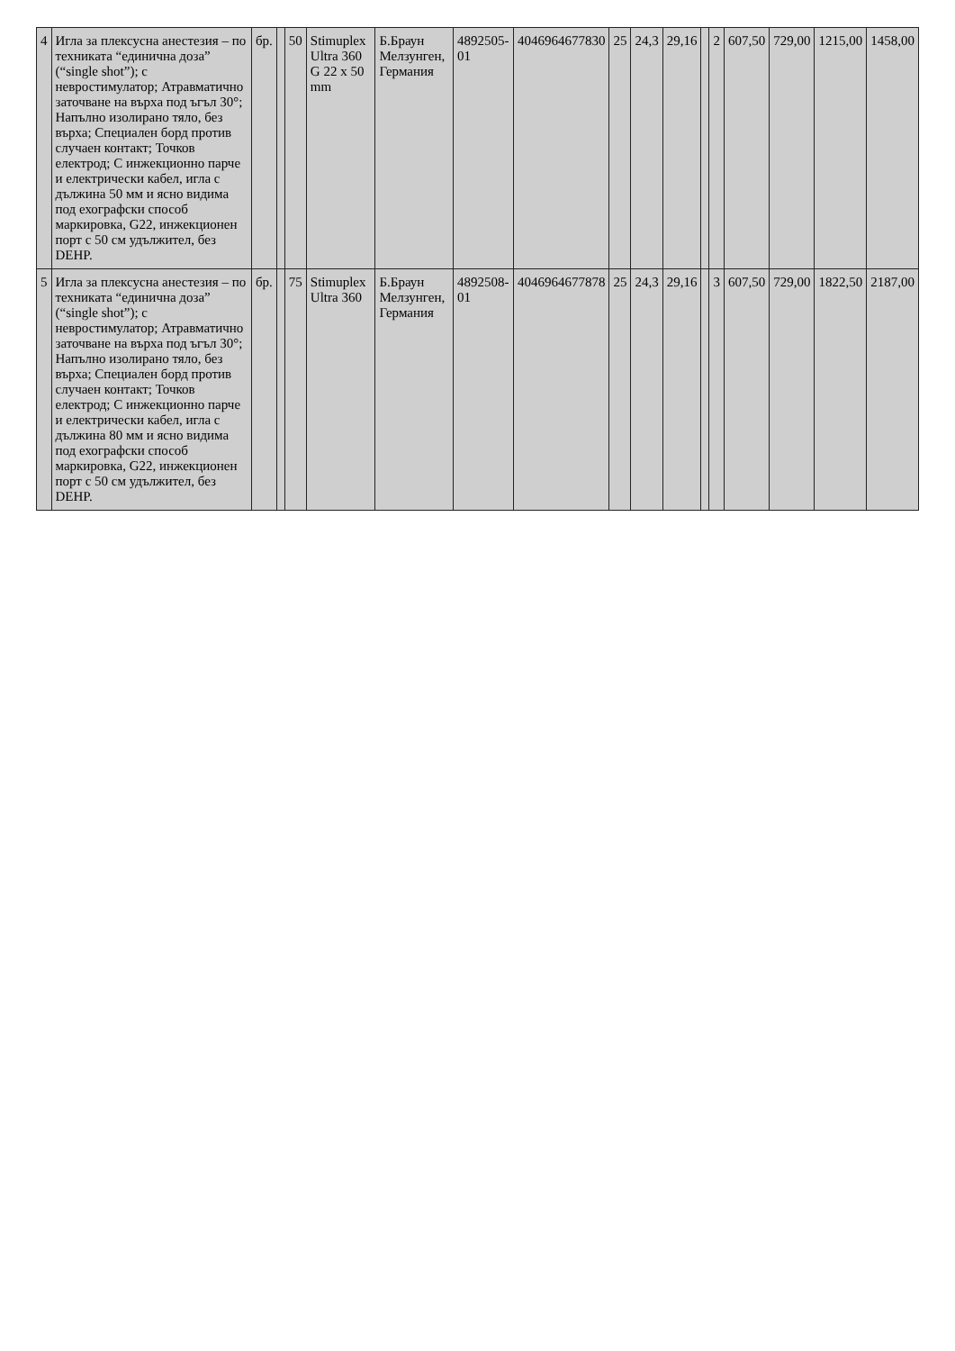| 4 | Игла за плексусна анестезия – по техниката “единична доза” (“single shot”); с невростимулатор; Атравматично заточване на върха под ъгъл 30°; Напълно изолирано тяло, без върха; Специален борд против случаен контакт; Точков електрод; С инжекционно парче и електрически кабел, игла с дължина 50 мм и ясно видима под ехографски способ маркировка, G22, инжекционен порт с 50 см удължител, без DEHP. | бр. | | 50 | Stimuplex Ultra 360 G 22 x 50 mm | Б.Браун Мелзунген, Германия | 4892505-01 | 4046964677830 | 25 | 24,3 | 29,16 | | 2 | 607,50 | 729,00 | 1215,00 | 1458,00 |
| 5 | Игла за плексусна анестезия – по техниката “единична доза” (“single shot”); с невростимулатор; Атравматично заточване на върха под ъгъл 30°; Напълно изолирано тяло, без върха; Специален борд против случаен контакт; Точков електрод; С инжекционно парче и електрически кабел, игла с дължина 80 мм и ясно видима под ехографски способ маркировка, G22, инжекционен порт с 50 см удължител, без DEHP. | бр. | | 75 | Stimuplex Ultra 360 | Б.Браун Мелзунген, Германия | 4892508-01 | 4046964677878 | 25 | 24,3 | 29,16 | | 3 | 607,50 | 729,00 | 1822,50 | 2187,00 |